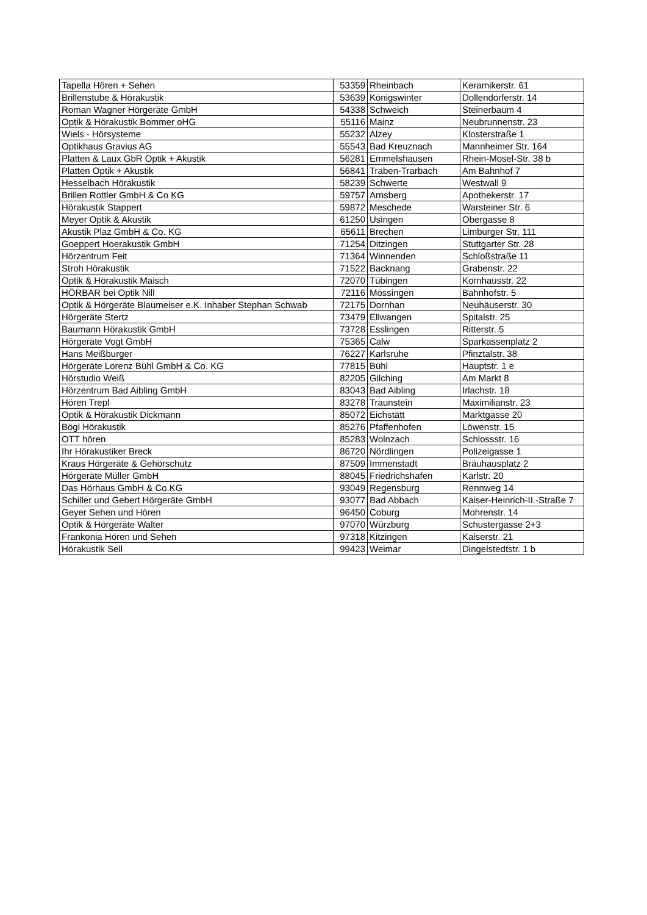| Tapella Hören + Sehen | 53359 | Rheinbach | Keramikerstr. 61 |
| Brillenstube & Hörakustik | 53639 | Königswinter | Dollendorferstr. 14 |
| Roman Wagner Hörgeräte GmbH | 54338 | Schweich | Steinerbaum 4 |
| Optik & Hörakustik Bommer oHG | 55116 | Mainz | Neubrunnenstr. 23 |
| Wiels - Hörsysteme | 55232 | Alzey | Klosterstraße 1 |
| Optikhaus Gravius AG | 55543 | Bad Kreuznach | Mannheimer Str. 164 |
| Platten & Laux GbR Optik + Akustik | 56281 | Emmelshausen | Rhein-Mosel-Str. 38 b |
| Platten Optik + Akustik | 56841 | Traben-Trarbach | Am Bahnhof 7 |
| Hesselbach Hörakustik | 58239 | Schwerte | Westwall 9 |
| Brillen Rottler GmbH & Co KG | 59757 | Arnsberg | Apothekerstr. 17 |
| Hörakustik Stappert | 59872 | Meschede | Warsteiner Str. 6 |
| Meyer Optik & Akustik | 61250 | Usingen | Obergasse 8 |
| Akustik Plaz GmbH & Co. KG | 65611 | Brechen | Limburger Str. 111 |
| Goeppert Hoerakustik GmbH | 71254 | Ditzingen | Stuttgarter Str. 28 |
| Hörzentrum Feit | 71364 | Winnenden | Schloßstraße 11 |
| Stroh Hörakustik | 71522 | Backnang | Grabenstr. 22 |
| Optik & Hörakustik Maisch | 72070 | Tübingen | Kornhausstr. 22 |
| HÖRBAR bei Optik Nill | 72116 | Mössingen | Bahnhofstr. 5 |
| Optik & Hörgeräte Blaumeiser e.K. Inhaber Stephan Schwab | 72175 | Dornhan | Neuhäuserstr. 30 |
| Hörgeräte Stertz | 73479 | Ellwangen | Spitalstr. 25 |
| Baumann Hörakustik GmbH | 73728 | Esslingen | Ritterstr. 5 |
| Hörgeräte Vogt GmbH | 75365 | Calw | Sparkassenplatz 2 |
| Hans Meißburger | 76227 | Karlsruhe | Pfinztalstr. 38 |
| Hörgeräte Lorenz Bühl GmbH & Co. KG | 77815 | Bühl | Hauptstr. 1 e |
| Hörstudio Weiß | 82205 | Gilching | Am Markt 8 |
| Hörzentrum Bad Aibling GmbH | 83043 | Bad Aibling | Irlachstr. 18 |
| Hören Trepl | 83278 | Traunstein | Maximilianstr. 23 |
| Optik & Hörakustik Dickmann | 85072 | Eichstätt | Marktgasse 20 |
| Bögl Hörakustik | 85276 | Pfaffenhofen | Löwenstr. 15 |
| OTT hören | 85283 | Wolnzach | Schlossstr. 16 |
| Ihr Hörakustiker Breck | 86720 | Nördlingen | Polizeigasse 1 |
| Kraus Hörgeräte & Gehörschutz | 87509 | Immenstadt | Bräuhausplatz 2 |
| Hörgeräte Müller GmbH | 88045 | Friedrichshafen | Karlstr. 20 |
| Das Hörhaus GmbH & Co.KG | 93049 | Regensburg | Rennweg 14 |
| Schiller und Gebert Hörgeräte GmbH | 93077 | Bad Abbach | Kaiser-Heinrich-II.-Straße 7 |
| Geyer Sehen und Hören | 96450 | Coburg | Mohrenstr. 14 |
| Optik & Hörgeräte Walter | 97070 | Würzburg | Schustergasse 2+3 |
| Frankonia Hören und Sehen | 97318 | Kitzingen | Kaiserstr. 21 |
| Hörakustik Sell | 99423 | Weimar | Dingelstedtstr. 1 b |